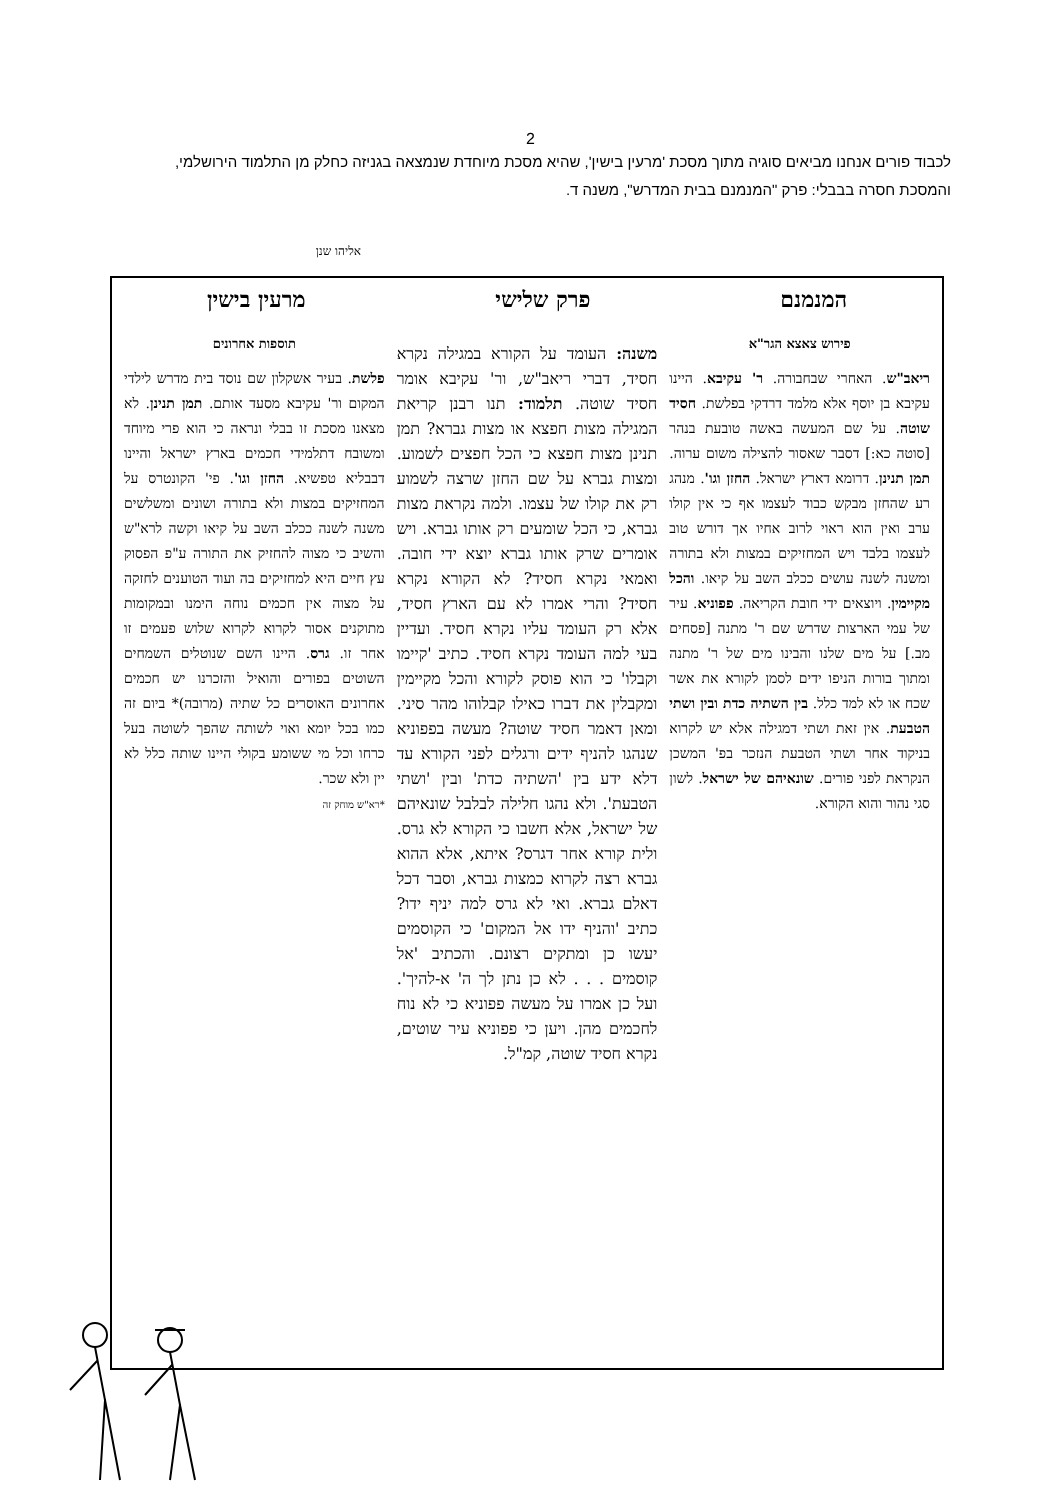2
לכבוד פורים אנחנו מביאים סוגיה מתוך מסכת 'מרעין בישין', שהיא מסכת מיוחדת שנמצאה בגניזה כחלק מן התלמוד הירושלמי, והמסכת חסרה בבבלי: פרק "המנמנם בבית המדרש", משנה ד.
אליהו שנן
המנמנם פרק שלישי מרעין בישין
פירוש צאצא הגר"א
ריאב"ש. האחרי שבחבורה. ר' עקיבא. היינו עקיבא בן יוסף אלא מלמד דרדקי בפלשת. חסיד שוטה. על שם המעשה באשה טובעת בנהר [סוטה כא:] דסבר שאסור להצילה משום ערוה. תמן תנינן. דרומא דארץ ישראל. החזן וגו'. מנהג רע שהחזן מבקש כבוד לעצמו אף כי אין קולו ערב ואין הוא ראוי לרוב אחיו אך דורש טוב לעצמו בלבד ויש המחזיקים במצות ולא בתורה ומשנה לשנה עושים ככלב השב על קיאו. והכל מקיימין. ויוצאים ידי חובת הקריאה. פפוניא. עיר של עמי הארצות שדרש שם ר' מתנה [פסחים מב.] על מים שלנו והבינו מים של ר' מתנה ומתוך בורות הניפו ידים לסמן לקורא את אשר שכח או לא למד כלל. בין השתיה כדת ובין ושתי הטבעת. אין זאת ושתי דמגילה אלא יש לקרוא בניקוד אחר ושתי הטבעת הנזכר בפ' המשכן הנקראת לפני פורים. שונאיהם של ישראל. לשון סגי נהור והוא הקורא.
משנה: העומד על הקורא במגילה נקרא חסיד, דברי ריאב"ש, ור' עקיבא אומר חסיד שוטה. תלמוד: תנו רבנן קריאת המגילה מצות חפצא או מצות גברא? תמן תנינן מצות חפצא כי הכל חפצים לשמוע. ומצות גברא על שם החזן שרצה לשמוע רק את קולו של עצמו. ולמה נקראת מצות גברא, כי הכל שומעים רק אותו גברא. ויש אומרים שרק אותו גברא יוצא ידי חובה. ואמאי נקרא חסיד? לא הקורא נקרא חסיד? והרי אמרו לא עם הארץ חסיד, אלא רק העומד עליו נקרא חסיד. ועדיין בעי למה העומד נקרא חסיד. כתיב 'קיימו וקבלו' כי הוא פוסק לקורא והכל מקיימין ומקבלין את דברו כאילו קבלוהו מהר סיני. ומאן דאמר חסיד שוטה? מעשה בפפוניא שנהגו להניף ידים ורגלים לפני הקורא עד דלא ידע בין 'השתיה כדת' ובין 'ושתי הטבעת'. ולא נהגו חלילה לבלבל שונאיהם של ישראל, אלא חשבו כי הקורא לא גרס. ולית קורא אחר דגרס? איתא, אלא ההוא גברא רצה לקרוא כמצות גברא, וסבר דכל דאלם גברא. ואי לא גרס למה יניף ידו? כתיב 'והניף ידו אל המקום' כי הקוסמים יעשו כן ומתקים רצונם. והכתיב 'אל קוסמים . . . לא כן נתן לך ה' א-להיך'. ועל כן אמרו על מעשה פפוניא כי לא נוח לחכמים מהן. ויען כי פפוניא עיר שוטים, נקרא חסיד שוטה, קמ"ל.
תוספות אחרונים
פלשת. בעיר אשקלון שם נוסד בית מדרש לילדי המקום ור' עקיבא מסעד אותם. תמן תנינן. לא מצאנו מסכת זו בבלי ונראה כי הוא פרי מיוחד ומשובח דתלמידי חכמים בארץ ישראל והיינו דבבליא טפשיא. החזן וגו'. פי' הקונטרס על המחזיקים במצות ולא בתורה ושונים ומשלשים משנה לשנה ככלב השב על קיאו וקשה לרא"ש והשיב כי מצוה להחזיק את התורה ע"פ הפסוק עץ חיים היא למחזיקים בה ועוד הטוענים לחזקה על מצוה אין חכמים נוחה הימנו ובמקומות מתוקנים אסור לקרוא לקרוא שלוש פעמים זו אחר זו. גרס. היינו השם שנוטלים השמחים השוטים בפורים והואיל והזכרנו יש חכמים אחרונים האוסרים כל שתיה (מרובה)* ביום זה כמו בכל יומא ואוי לשותה שהפך לשוטה בעל כרחו וכל מי ששומע בקולי היינו שותה כלל לא יין ולא שכר.
*רא"ש מוחק זה